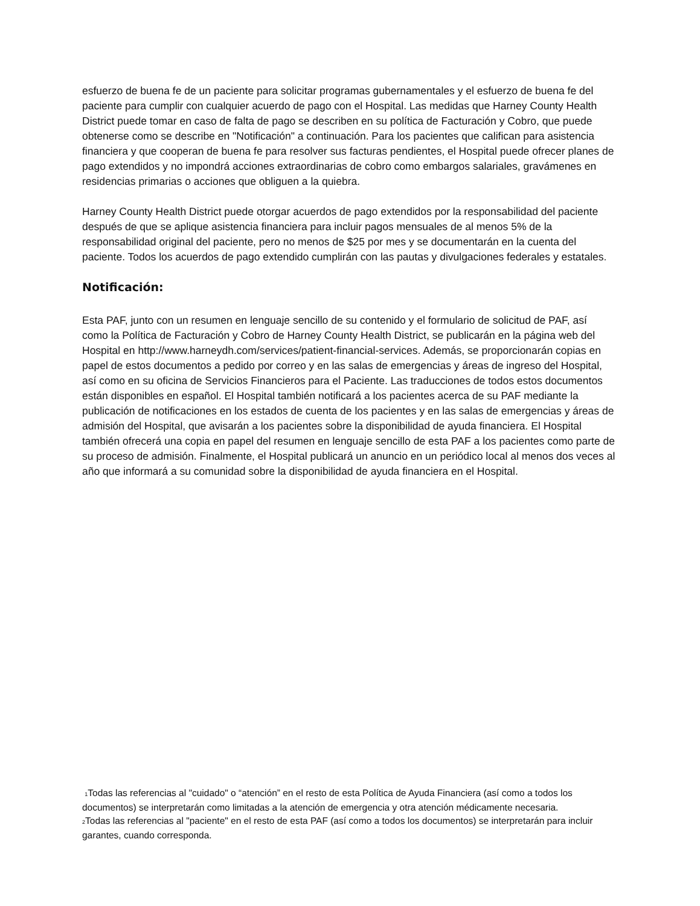esfuerzo de buena fe de un paciente para solicitar programas gubernamentales y el esfuerzo de buena fe del paciente para cumplir con cualquier acuerdo de pago con el Hospital. Las medidas que Harney County Health District puede tomar en caso de falta de pago se describen en su política de Facturación y Cobro, que puede obtenerse como se describe en "Notificación" a continuación. Para los pacientes que califican para asistencia financiera y que cooperan de buena fe para resolver sus facturas pendientes, el Hospital puede ofrecer planes de pago extendidos y no impondrá acciones extraordinarias de cobro como embargos salariales, gravámenes en residencias primarias o acciones que obliguen a la quiebra.
Harney County Health District puede otorgar acuerdos de pago extendidos por la responsabilidad del paciente después de que se aplique asistencia financiera para incluir pagos mensuales de al menos 5% de la responsabilidad original del paciente, pero no menos de $25 por mes y se documentarán en la cuenta del paciente. Todos los acuerdos de pago extendido cumplirán con las pautas y divulgaciones federales y estatales.
Notificación:
Esta PAF, junto con un resumen en lenguaje sencillo de su contenido y el formulario de solicitud de PAF, así como la Política de Facturación y Cobro de Harney County Health District, se publicarán en la página web del Hospital en http://www.harneydh.com/services/patient-financial-services. Además, se proporcionarán copias en papel de estos documentos a pedido por correo y en las salas de emergencias y áreas de ingreso del Hospital, así como en su oficina de Servicios Financieros para el Paciente. Las traducciones de todos estos documentos están disponibles en español. El Hospital también notificará a los pacientes acerca de su PAF mediante la publicación de notificaciones en los estados de cuenta de los pacientes y en las salas de emergencias y áreas de admisión del Hospital, que avisarán a los pacientes sobre la disponibilidad de ayuda financiera. El Hospital también ofrecerá una copia en papel del resumen en lenguaje sencillo de esta PAF a los pacientes como parte de su proceso de admisión. Finalmente, el Hospital publicará un anuncio en un periódico local al menos dos veces al año que informará a su comunidad sobre la disponibilidad de ayuda financiera en el Hospital.
<sup>1</sup> Todas las referencias al "cuidado" o “atención” en el resto de esta Política de Ayuda Financiera (así como a todos los documentos) se interpretarán como limitadas a la atención de emergencia y otra atención médicamente necesaria.
<sup>2</sup> Todas las referencias al "paciente" en el resto de esta PAF (así como a todos los documentos) se interpretarán para incluir garantes, cuando corresponda.